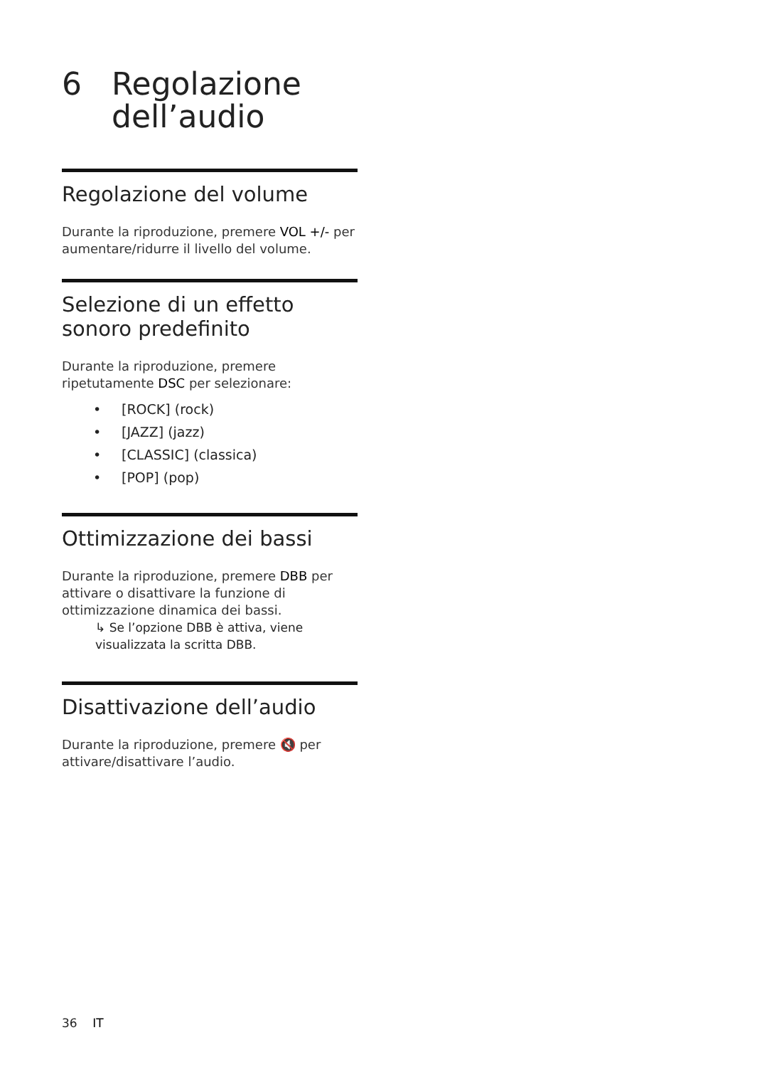6 Regolazione
dell’audio
Regolazione del volume
Durante la riproduzione, premere VOL +/- per aumentare/ridurre il livello del volume.
Selezione di un effetto sonoro predefinito
Durante la riproduzione, premere ripetutamente DSC per selezionare:
• [ROCK] (rock)
• [JAZZ] (jazz)
• [CLASSIC] (classica)
• [POP] (pop)
Ottimizzazione dei bassi
Durante la riproduzione, premere DBB per attivare o disattivare la funzione di ottimizzazione dinamica dei bassi.
↳ Se l’opzione DBB è attiva, viene visualizzata la scritta DBB.
Disattivazione dell’audio
Durante la riproduzione, premere 🔇 per attivare/disattivare l’audio.
36 IT